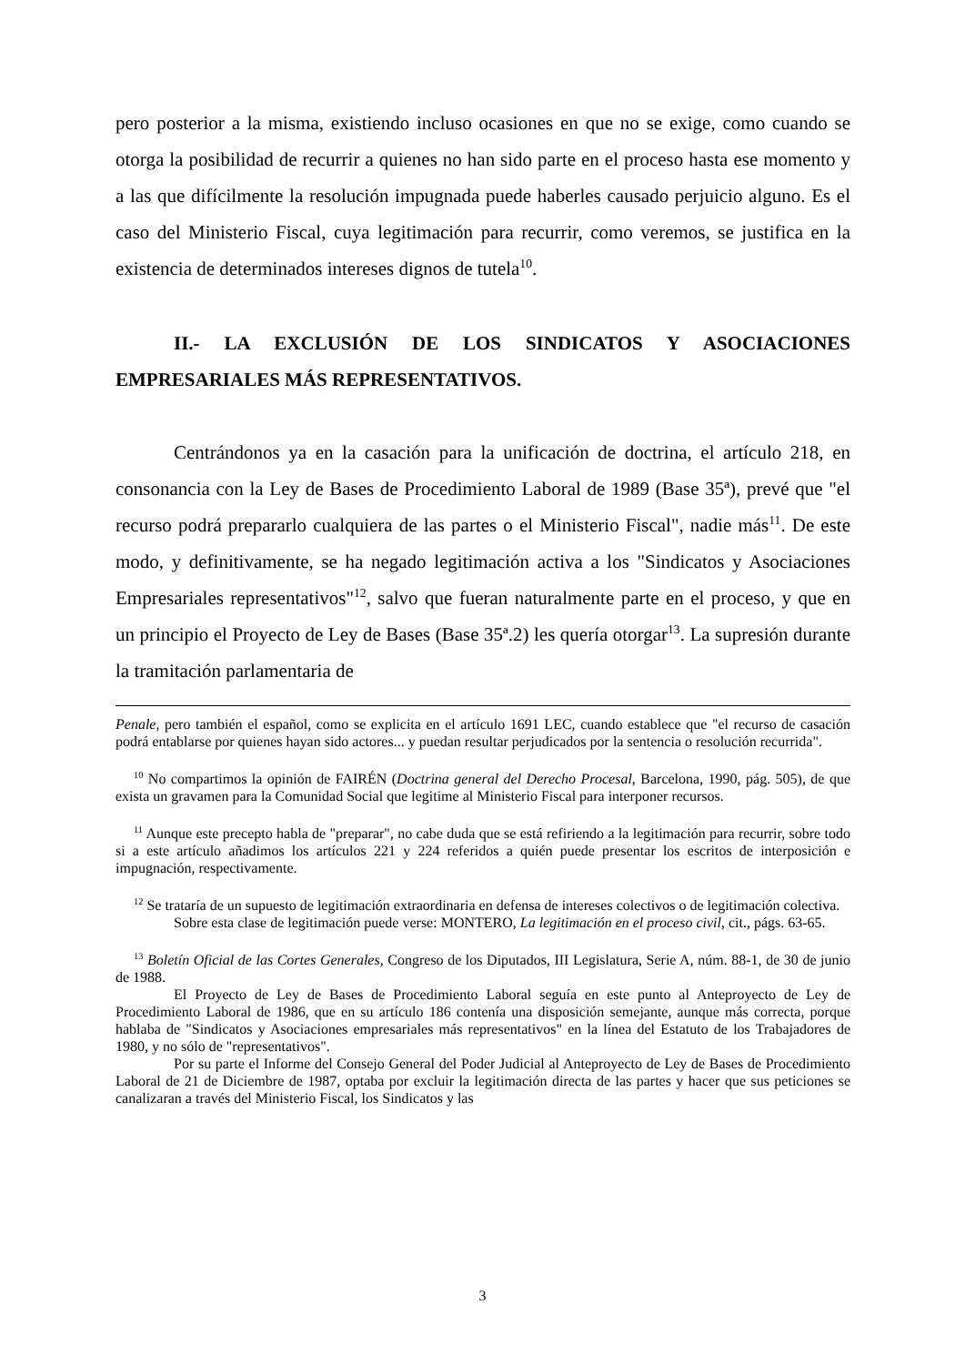pero posterior a la misma, existiendo incluso ocasiones en que no se exige, como cuando se otorga la posibilidad de recurrir a quienes no han sido parte en el proceso hasta ese momento y a las que difícilmente la resolución impugnada puede haberles causado perjuicio alguno. Es el caso del Ministerio Fiscal, cuya legitimación para recurrir, como veremos, se justifica en la existencia de determinados intereses dignos de tutela<sup>10</sup>.
II.- LA EXCLUSIÓN DE LOS SINDICATOS Y ASOCIACIONES EMPRESARIALES MÁS REPRESENTATIVOS.
Centrándonos ya en la casación para la unificación de doctrina, el artículo 218, en consonancia con la Ley de Bases de Procedimiento Laboral de 1989 (Base 35ª), prevé que "el recurso podrá prepararlo cualquiera de las partes o el Ministerio Fiscal", nadie más<sup>11</sup>. De este modo, y definitivamente, se ha negado legitimación activa a los "Sindicatos y Asociaciones Empresariales representativos"<sup>12</sup>, salvo que fueran naturalmente parte en el proceso, y que en un principio el Proyecto de Ley de Bases (Base 35ª.2) les quería otorgar<sup>13</sup>. La supresión durante la tramitación parlamentaria de
Penale, pero también el español, como se explicita en el artículo 1691 LEC, cuando establece que "el recurso de casación podrá entablarse por quienes hayan sido actores... y puedan resultar perjudicados por la sentencia o resolución recurrida".
<sup>10</sup> No compartimos la opinión de FAIRÉN (Doctrina general del Derecho Procesal, Barcelona, 1990, pág. 505), de que exista un gravamen para la Comunidad Social que legitime al Ministerio Fiscal para interponer recursos.
<sup>11</sup> Aunque este precepto habla de "preparar", no cabe duda que se está refiriendo a la legitimación para recurrir, sobre todo si a este artículo añadimos los artículos 221 y 224 referidos a quién puede presentar los escritos de interposición e impugnación, respectivamente.
<sup>12</sup> Se trataría de un supuesto de legitimación extraordinaria en defensa de intereses colectivos o de legitimación colectiva.
Sobre esta clase de legitimación puede verse: MONTERO, La legitimación en el proceso civil, cit., págs. 63-65.
<sup>13</sup> Boletín Oficial de las Cortes Generales, Congreso de los Diputados, III Legislatura, Serie A, núm. 88-1, de 30 de junio de 1988.
El Proyecto de Ley de Bases de Procedimiento Laboral seguía en este punto al Anteproyecto de Ley de Procedimiento Laboral de 1986, que en su artículo 186 contenía una disposición semejante, aunque más correcta, porque hablaba de "Sindicatos y Asociaciones empresariales más representativos" en la línea del Estatuto de los Trabajadores de 1980, y no sólo de "representativos".
Por su parte el Informe del Consejo General del Poder Judicial al Anteproyecto de Ley de Bases de Procedimiento Laboral de 21 de Diciembre de 1987, optaba por excluir la legitimación directa de las partes y hacer que sus peticiones se canalizaran a través del Ministerio Fiscal, los Sindicatos y las
3